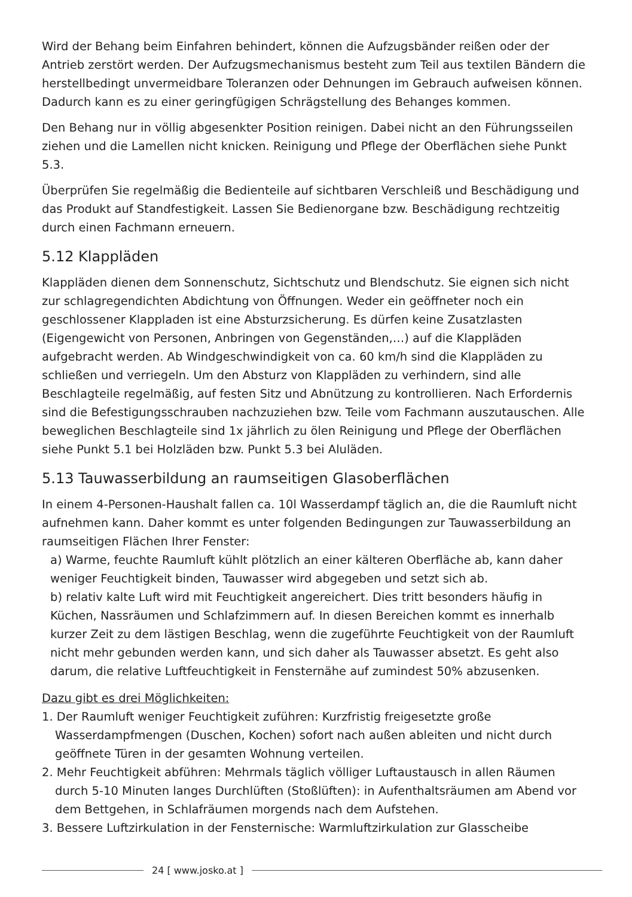Wird der Behang beim Einfahren behindert, können die Aufzugsbänder reißen oder der Antrieb zerstört werden. Der Aufzugsmechanismus besteht zum Teil aus textilen Bändern die herstellbedingt unvermeidbare Toleranzen oder Dehnungen im Gebrauch aufweisen können. Dadurch kann es zu einer geringfügigen Schrägstellung des Behanges kommen.
Den Behang nur in völlig abgesenkter Position reinigen. Dabei nicht an den Führungsseilen ziehen und die Lamellen nicht knicken. Reinigung und Pflege der Oberflächen siehe Punkt 5.3.
Überprüfen Sie regelmäßig die Bedienteile auf sichtbaren Verschleiß und Beschädigung und das Produkt auf Standfestigkeit. Lassen Sie Bedienorgane bzw. Beschädigung rechtzeitig durch einen Fachmann erneuern.
5.12 Klappläden
Klappläden dienen dem Sonnenschutz, Sichtschutz und Blendschutz. Sie eignen sich nicht zur schlagregendichten Abdichtung von Öffnungen. Weder ein geöffneter noch ein geschlossener Klappladen ist eine Absturzsicherung. Es dürfen keine Zusatzlasten (Eigengewicht von Personen, Anbringen von Gegenständen,…) auf die Klappläden aufgebracht werden. Ab Windgeschwindigkeit von ca. 60 km/h sind die Klappläden zu schließen und verriegeln. Um den Absturz von Klappläden zu verhindern, sind alle Beschlagteile regelmäßig, auf festen Sitz und Abnützung zu kontrollieren. Nach Erfordernis sind die Befestigungsschrauben nachzuziehen bzw. Teile vom Fachmann auszutauschen. Alle beweglichen Beschlagteile sind 1x jährlich zu ölen Reinigung und Pflege der Oberflächen siehe Punkt 5.1 bei Holzläden bzw. Punkt 5.3 bei Aluläden.
5.13 Tauwasserbildung an raumseitigen Glasoberflächen
In einem 4-Personen-Haushalt fallen ca. 10l Wasserdampf täglich an, die die Raumluft nicht aufnehmen kann. Daher kommt es unter folgenden Bedingungen zur Tauwasserbildung an raumseitigen Flächen Ihrer Fenster:
a) Warme, feuchte Raumluft kühlt plötzlich an einer kälteren Oberfläche ab, kann daher weniger Feuchtigkeit binden, Tauwasser wird abgegeben und setzt sich ab.
b) relativ kalte Luft wird mit Feuchtigkeit angereichert. Dies tritt besonders häufig in Küchen, Nassräumen und Schlafzimmern auf. In diesen Bereichen kommt es innerhalb kurzer Zeit zu dem lästigen Beschlag, wenn die zugeführte Feuchtigkeit von der Raumluft nicht mehr gebunden werden kann, und sich daher als Tauwasser absetzt. Es geht also darum, die relative Luftfeuchtigkeit in Fensternähe auf zumindest 50% abzusenken.
Dazu gibt es drei Möglichkeiten:
1. Der Raumluft weniger Feuchtigkeit zuführen: Kurzfristig freigesetzte große Wasserdampfmengen (Duschen, Kochen) sofort nach außen ableiten und nicht durch geöffnete Türen in der gesamten Wohnung verteilen.
2. Mehr Feuchtigkeit abführen: Mehrmals täglich völliger Luftaustausch in allen Räumen durch 5-10 Minuten langes Durchlüften (Stoßlüften): in Aufenthaltsräumen am Abend vor dem Bettgehen, in Schlafräumen morgends nach dem Aufstehen.
3. Bessere Luftzirkulation in der Fensternische: Warmluftzirkulation zur Glasscheibe
24 [ www.josko.at ]